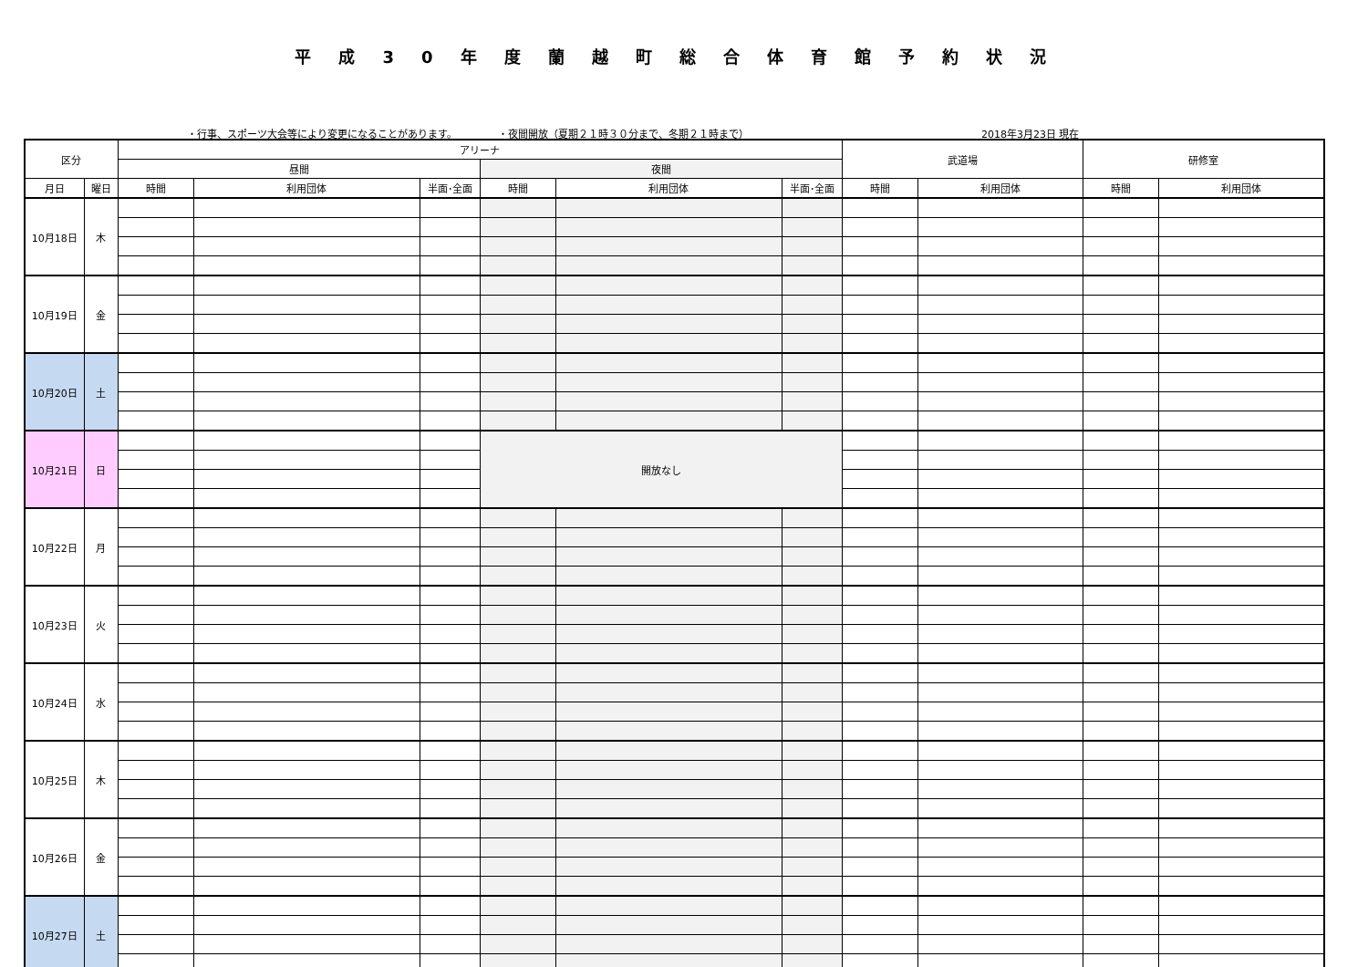平成30年度蘭越町総合体育館予約状況
・行事、スポーツ大会等により変更になることがあります。 ・夜間開放（夏期２１時３０分まで、冬期２１時まで） 2018年3月23日 現在
| 区分 | | アリーナ | | | | | | 武道場 | | 研修室 | |
| --- | --- | --- | --- | --- | --- | --- | --- | --- | --- | --- | --- |
| | | 昼間 | | | 夜間 | | | | | | |
| 月日 | 曜日 | 時間 | 利用団体 | 半面･全面 | 時間 | 利用団体 | 半面･全面 | 時間 | 利用団体 | 時間 | 利用団体 |
| 10月18日 | 木 | | | | | | | | | | |
| 10月19日 | 金 | | | | | | | | | | |
| 10月20日 | 土 | | | | | | | | | | |
| 10月21日 | 日 | | | | 開放なし | | | | | | |
| 10月22日 | 月 | | | | | | | | | | |
| 10月23日 | 火 | | | | | | | | | | |
| 10月24日 | 水 | | | | | | | | | | |
| 10月25日 | 木 | | | | | | | | | | |
| 10月26日 | 金 | | | | | | | | | | |
| 10月27日 | 土 | | | | | | | | | | |